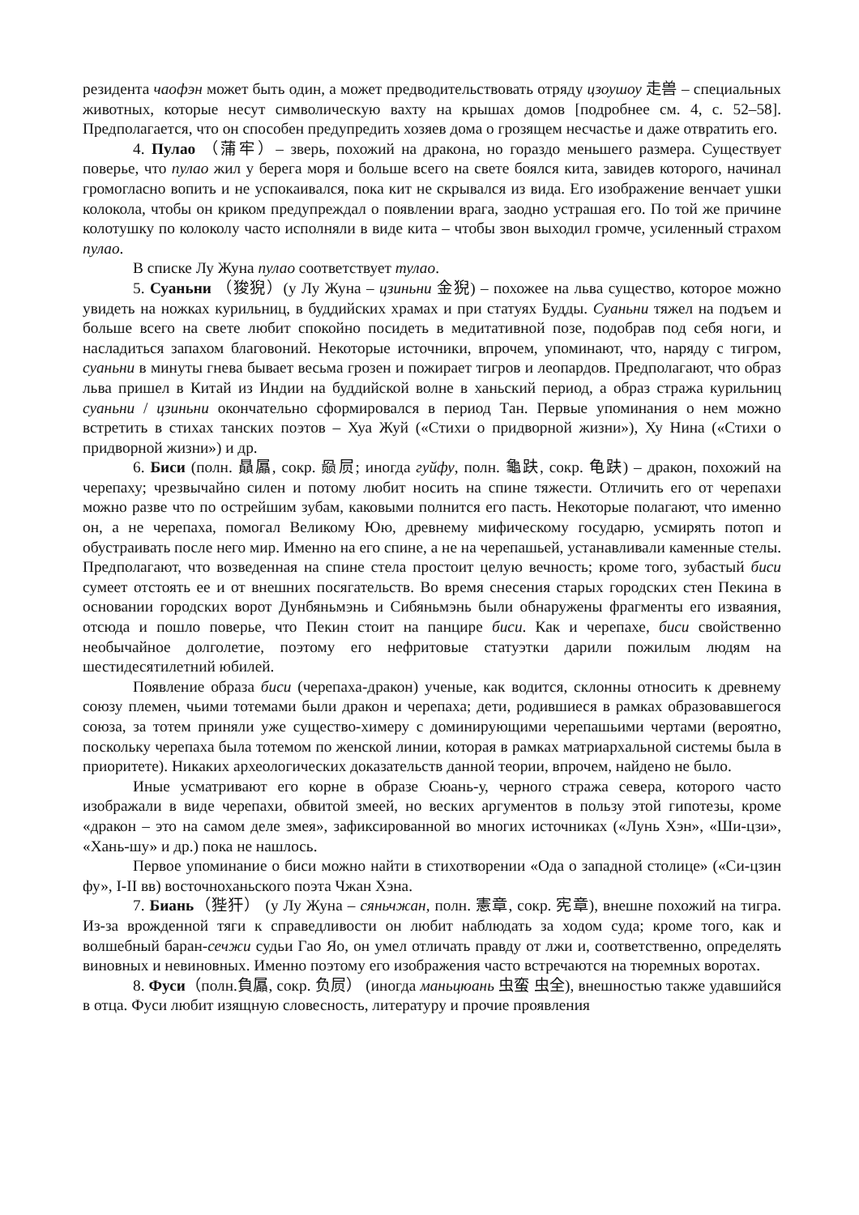резидента чаофэн может быть один, а может предводительствовать отряду цзоушоу 走兽 – специальных животных, которые несут символическую вахту на крышах домов [подробнее см. 4, с. 52–58]. Предполагается, что он способен предупредить хозяев дома о грозящем несчастье и даже отвратить его.
4. Пулао （蒲牢）– зверь, похожий на дракона, но гораздо меньшего размера. Существует поверье, что пулао жил у берега моря и больше всего на свете боялся кита, завидев которого, начинал громогласно вопить и не успокаивался, пока кит не скрывался из вида. Его изображение венчает ушки колокола, чтобы он криком предупреждал о появлении врага, заодно устрашая его. По той же причине колотушку по колоколу часто исполняли в виде кита – чтобы звон выходил громче, усиленный страхом пулао.
В списке Лу Жуна пулао соответствует тулао.
5. Суаньни （狻猊）(у Лу Жуна – цзиньни 金猊) – похожее на льва существо, которое можно увидеть на ножках курильниц, в буддийских храмах и при статуях Будды. Суаньни тяжел на подъем и больше всего на свете любит спокойно посидеть в медитативной позе, подобрав под себя ноги, и насладиться запахом благовоний. Некоторые источники, впрочем, упоминают, что, наряду с тигром, суаньни в минуты гнева бывает весьма грозен и пожирает тигров и леопардов. Предполагают, что образ льва пришел в Китай из Индии на буддийской волне в ханьский период, а образ стража курильниц суаньни / цзиньни окончательно сформировался в период Тан. Первые упоминания о нем можно встретить в стихах танских поэтов – Хуа Жуй («Стихи о придворной жизни»), Ху Нина («Стихи о придворной жизни») и др.
6. Биси (полн. 贔屭, сокр. 赑屃; иногда гуйфу, полн. 龜趺, сокр. 龟趺) – дракон, похожий на черепаху; чрезвычайно силен и потому любит носить на спине тяжести. Отличить его от черепахи можно разве что по острейшим зубам, каковыми полнится его пасть. Некоторые полагают, что именно он, а не черепаха, помогал Великому Юю, древнему мифическому государю, усмирять потоп и обустраивать после него мир. Именно на его спине, а не на черепашьей, устанавливали каменные стелы. Предполагают, что возведенная на спине стела простоит целую вечность; кроме того, зубастый биси сумеет отстоять ее и от внешних посягательств. Во время снесения старых городских стен Пекина в основании городских ворот Дунбяньмэнь и Сибяньмэнь были обнаружены фрагменты его изваяния, отсюда и пошло поверье, что Пекин стоит на панцире биси. Как и черепахе, биси свойственно необычайное долголетие, поэтому его нефритовые статуэтки дарили пожилым людям на шестидесятилетний юбилей.
Появление образа биси (черепаха-дракон) ученые, как водится, склонны относить к древнему союзу племен, чьими тотемами были дракон и черепаха; дети, родившиеся в рамках образовавшегося союза, за тотем приняли уже существо-химеру с доминирующими черепашьими чертами (вероятно, поскольку черепаха была тотемом по женской линии, которая в рамках матриархальной системы была в приоритете). Никаких археологических доказательств данной теории, впрочем, найдено не было.
Иные усматривают его корне в образе Сюань-у, черного стража севера, которого часто изображали в виде черепахи, обвитой змеей, но веских аргументов в пользу этой гипотезы, кроме «дракон – это на самом деле змея», зафиксированной во многих источниках («Лунь Хэн», «Ши-цзи», «Хань-шу» и др.) пока не нашлось.
Первое упоминание о биси можно найти в стихотворении «Ода о западной столице» («Си-цзин фу», I-II вв) восточноханьского поэта Чжан Хэна.
7. Биань（狴犴） (у Лу Жуна – сяньчжан, полн. 憲章, сокр. 宪章), внешне похожий на тигра. Из-за врожденной тяги к справедливости он любит наблюдать за ходом суда; кроме того, как и волшебный баран-сечжи судьи Гао Яо, он умел отличать правду от лжи и, соответственно, определять виновных и невиновных. Именно поэтому его изображения часто встречаются на тюремных воротах.
8. Фуси（полн.負屭, сокр. 负屃） (иногда маньцюань 虫蛮 虫全), внешностью также удавшийся в отца. Фуси любит изящную словесность, литературу и прочие проявления